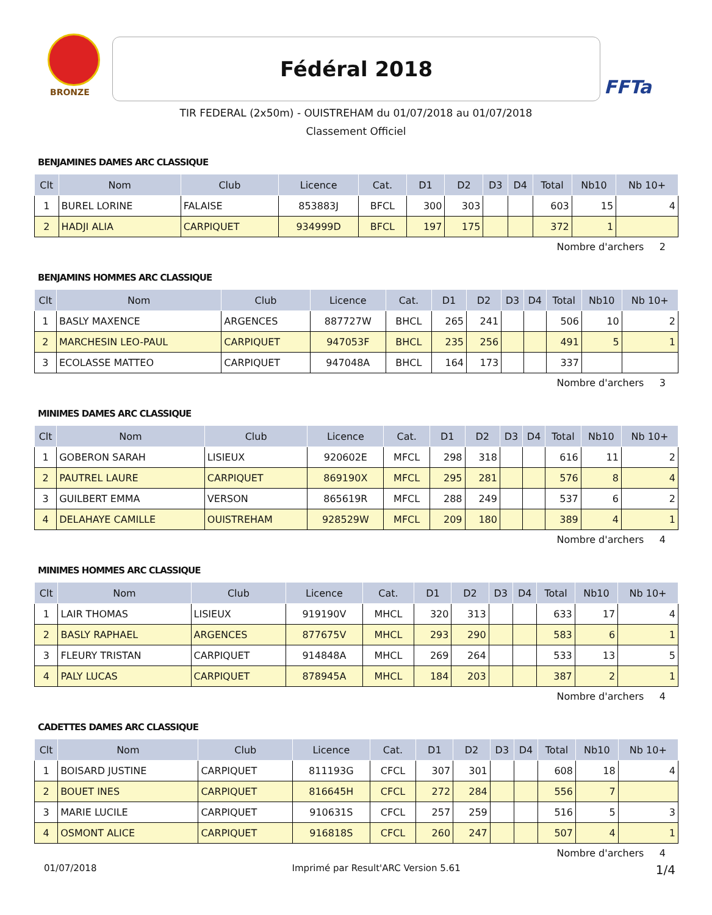BRONZE
Fédéral 2018
FFTa
TIR FEDERAL (2x50m) - OUISTREHAM du 01/07/2018 au 01/07/2018
Classement Officiel
BENJAMINES DAMES ARC CLASSIQUE
| Clt | Nom | Club | Licence | Cat. | D1 | D2 | D3 | D4 | Total | Nb10 | Nb 10+ |
| --- | --- | --- | --- | --- | --- | --- | --- | --- | --- | --- | --- |
| 1 | BUREL LORINE | FALAISE | 853883J | BFCL | 300 | 303 | | | 603 | 15 | 4 |
| 2 | HADJI ALIA | CARPIQUET | 934999D | BFCL | 197 | 175 | | | 372 | 1 | |
Nombre d'archers 2
BENJAMINS HOMMES ARC CLASSIQUE
| Clt | Nom | Club | Licence | Cat. | D1 | D2 | D3 | D4 | Total | Nb10 | Nb 10+ |
| --- | --- | --- | --- | --- | --- | --- | --- | --- | --- | --- | --- |
| 1 | BASLY MAXENCE | ARGENCES | 887727W | BHCL | 265 | 241 | | | 506 | 10 | 2 |
| 2 | MARCHESIN LEO-PAUL | CARPIQUET | 947053F | BHCL | 235 | 256 | | | 491 | 5 | 1 |
| 3 | ECOLASSE MATTEO | CARPIQUET | 947048A | BHCL | 164 | 173 | | | 337 | | |
Nombre d'archers 3
MINIMES DAMES ARC CLASSIQUE
| Clt | Nom | Club | Licence | Cat. | D1 | D2 | D3 | D4 | Total | Nb10 | Nb 10+ |
| --- | --- | --- | --- | --- | --- | --- | --- | --- | --- | --- | --- |
| 1 | GOBERON SARAH | LISIEUX | 920602E | MFCL | 298 | 318 | | | 616 | 11 | 2 |
| 2 | PAUTREL LAURE | CARPIQUET | 869190X | MFCL | 295 | 281 | | | 576 | 8 | 4 |
| 3 | GUILBERT EMMA | VERSON | 865619R | MFCL | 288 | 249 | | | 537 | 6 | 2 |
| 4 | DELAHAYE CAMILLE | OUISTREHAM | 928529W | MFCL | 209 | 180 | | | 389 | 4 | 1 |
Nombre d'archers 4
MINIMES HOMMES ARC CLASSIQUE
| Clt | Nom | Club | Licence | Cat. | D1 | D2 | D3 | D4 | Total | Nb10 | Nb 10+ |
| --- | --- | --- | --- | --- | --- | --- | --- | --- | --- | --- | --- |
| 1 | LAIR THOMAS | LISIEUX | 919190V | MHCL | 320 | 313 | | | 633 | 17 | 4 |
| 2 | BASLY RAPHAEL | ARGENCES | 877675V | MHCL | 293 | 290 | | | 583 | 6 | 1 |
| 3 | FLEURY TRISTAN | CARPIQUET | 914848A | MHCL | 269 | 264 | | | 533 | 13 | 5 |
| 4 | PALY LUCAS | CARPIQUET | 878945A | MHCL | 184 | 203 | | | 387 | 2 | 1 |
Nombre d'archers 4
CADETTES DAMES ARC CLASSIQUE
| Clt | Nom | Club | Licence | Cat. | D1 | D2 | D3 | D4 | Total | Nb10 | Nb 10+ |
| --- | --- | --- | --- | --- | --- | --- | --- | --- | --- | --- | --- |
| 1 | BOISARD JUSTINE | CARPIQUET | 811193G | CFCL | 307 | 301 | | | 608 | 18 | 4 |
| 2 | BOUET INES | CARPIQUET | 816645H | CFCL | 272 | 284 | | | 556 | 7 | |
| 3 | MARIE LUCILE | CARPIQUET | 910631S | CFCL | 257 | 259 | | | 516 | 5 | 3 |
| 4 | OSMONT ALICE | CARPIQUET | 916818S | CFCL | 260 | 247 | | | 507 | 4 | 1 |
Nombre d'archers 4
01/07/2018 Imprimé par Result'ARC Version 5.61 1/4